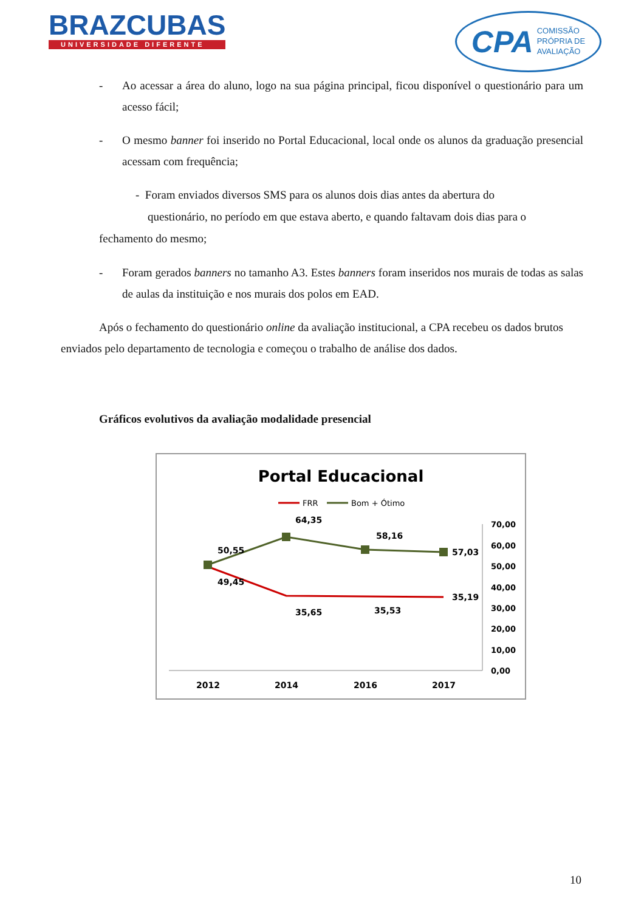BRAZCUBAS
UNIVERSIDADE DIFERENTE
CPA COMISSÃO
PRÓPRIA DE
AVALIAÇÃO
- Ao acessar a área do aluno, logo na sua página principal, ficou disponível o questionário para um acesso fácil;
- O mesmo banner foi inserido no Portal Educacional, local onde os alunos da graduação presencial acessam com frequência;
- Foram enviados diversos SMS para os alunos dois dias antes da abertura do
questionário, no período em que estava aberto, e quando faltavam dois dias para o
fechamento do mesmo;
- Foram gerados banners no tamanho A3. Estes banners foram inseridos nos murais de todas as salas de aulas da instituição e nos murais dos polos em EAD.
Após o fechamento do questionário online da avaliação institucional, a CPA recebeu os dados brutos enviados pelo departamento de tecnologia e começou o trabalho de análise dos dados.
Gráficos evolutivos da avaliação modalidade presencial
Portal Educacional
FRR
Bom + Ótimo
70,00
60,00
50,00
40,00
30,00
20,00
10,00
0,00
50,55
49,45
64,35
58,16
57,03
35,65
35,53
35,19
2012
2014
2016
2017
10